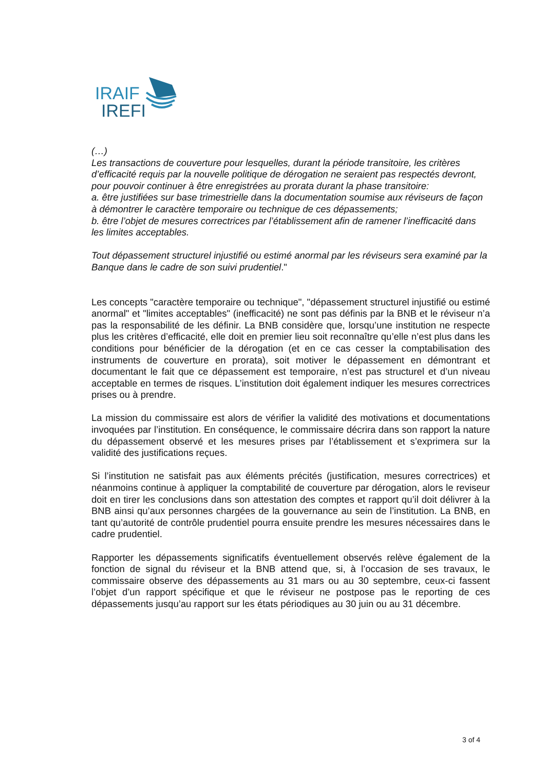IRAIF
IREFI
(…)
Les transactions de couverture pour lesquelles, durant la période transitoire, les critères d’efficacité requis par la nouvelle politique de dérogation ne seraient pas respectés devront, pour pouvoir continuer à être enregistrées au prorata durant la phase transitoire:
a. être justifiées sur base trimestrielle dans la documentation soumise aux réviseurs de façon à démontrer le caractère temporaire ou technique de ces dépassements;
b. être l’objet de mesures correctrices par l’établissement afin de ramener l’inefficacité dans les limites acceptables.
Tout dépassement structurel injustifié ou estimé anormal par les réviseurs sera examiné par la Banque dans le cadre de son suivi prudentiel."
Les concepts "caractère temporaire ou technique", "dépassement structurel injustifié ou estimé anormal" et "limites acceptables" (inefficacité) ne sont pas définis par la BNB et le réviseur n’a pas la responsabilité de les définir. La BNB considère que, lorsqu’une institution ne respecte plus les critères d’efficacité, elle doit en premier lieu soit reconnaître qu’elle n’est plus dans les conditions pour bénéficier de la dérogation (et en ce cas cesser la comptabilisation des instruments de couverture en prorata), soit motiver le dépassement en démontrant et documentant le fait que ce dépassement est temporaire, n’est pas structurel et d’un niveau acceptable en termes de risques. L’institution doit également indiquer les mesures correctrices prises ou à prendre.
La mission du commissaire est alors de vérifier la validité des motivations et documentations invoquées par l’institution. En conséquence, le commissaire décrira dans son rapport la nature du dépassement observé et les mesures prises par l’établissement et s’exprimera sur la validité des justifications reçues.
Si l’institution ne satisfait pas aux éléments précités (justification, mesures correctrices) et néanmoins continue à appliquer la comptabilité de couverture par dérogation, alors le reviseur doit en tirer les conclusions dans son attestation des comptes et rapport qu’il doit délivrer à la BNB ainsi qu’aux personnes chargées de la gouvernance au sein de l’institution. La BNB, en tant qu’autorité de contrôle prudentiel pourra ensuite prendre les mesures nécessaires dans le cadre prudentiel.
Rapporter les dépassements significatifs éventuellement observés relève également de la fonction de signal du réviseur et la BNB attend que, si, à l’occasion de ses travaux, le commissaire observe des dépassements au 31 mars ou au 30 septembre, ceux-ci fassent l’objet d’un rapport spécifique et que le réviseur ne postpose pas le reporting de ces dépassements jusqu’au rapport sur les états périodiques au 30 juin ou au 31 décembre.
3 of 4